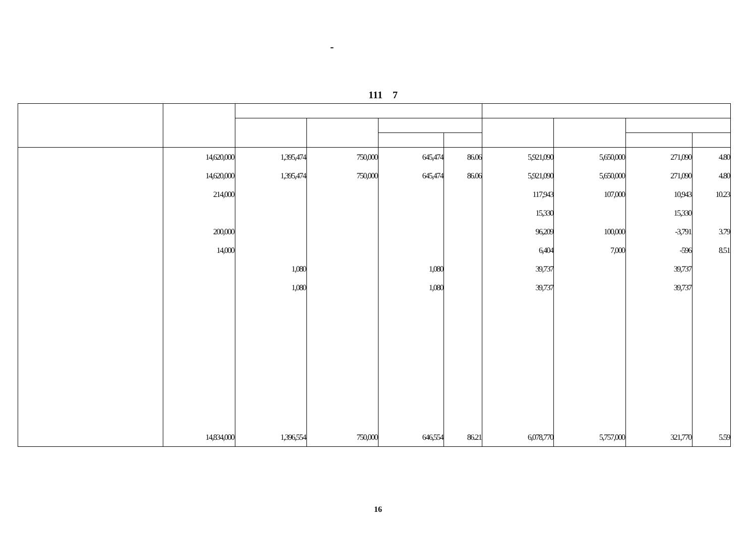-
111　7
| | 14,620,000 | 1,395,474 | 750,000 | 645,474 | 86.06 | 5,921,090 | 5,650,000 | 271,090 | 4.80 |
| | 14,620,000 | 1,395,474 | 750,000 | 645,474 | 86.06 | 5,921,090 | 5,650,000 | 271,090 | 4.80 |
| | 214,000 | | | | | 117,943 | 107,000 | 10,943 | 10.23 |
| | | | | | | 15,330 | | 15,330 | |
| | 200,000 | | | | | 96,209 | 100,000 | -3,791 | 3.79 |
| | 14,000 | | | | | 6,404 | 7,000 | -596 | 8.51 |
| | | 1,080 | | 1,080 | | 39,737 | | 39,737 | |
| | | 1,080 | | 1,080 | | 39,737 | | 39,737 | |
| | 14,834,000 | 1,396,554 | 750,000 | 646,554 | 86.21 | 6,078,770 | 5,757,000 | 321,770 | 5.59 |
16